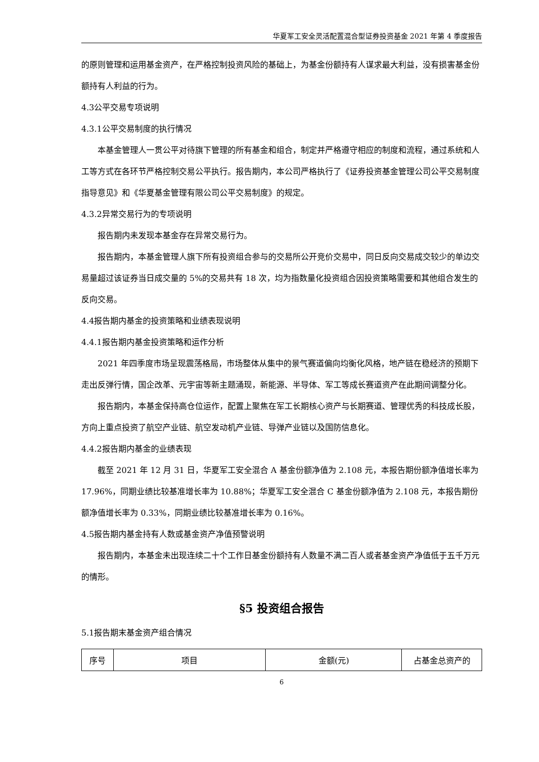华夏军工安全灵活配置混合型证券投资基金 2021 年第 4 季度报告
的原则管理和运用基金资产，在严格控制投资风险的基础上，为基金份额持有人谋求最大利益，没有损害基金份额持有人利益的行为。
4.3公平交易专项说明
4.3.1公平交易制度的执行情况
本基金管理人一贯公平对待旗下管理的所有基金和组合，制定并严格遵守相应的制度和流程，通过系统和人工等方式在各环节严格控制交易公平执行。报告期内，本公司严格执行了《证券投资基金管理公司公平交易制度指导意见》和《华夏基金管理有限公司公平交易制度》的规定。
4.3.2异常交易行为的专项说明
报告期内未发现本基金存在异常交易行为。
报告期内，本基金管理人旗下所有投资组合参与的交易所公开竞价交易中，同日反向交易成交较少的单边交易量超过该证券当日成交量的 5%的交易共有 18 次，均为指数量化投资组合因投资策略需要和其他组合发生的反向交易。
4.4报告期内基金的投资策略和业绩表现说明
4.4.1报告期内基金投资策略和运作分析
2021 年四季度市场呈现震荡格局，市场整体从集中的景气赛道偏向均衡化风格，地产链在稳经济的预期下走出反弹行情，国企改革、元宇宙等新主题涌现，新能源、半导体、军工等成长赛道资产在此期间调整分化。
报告期内，本基金保持高仓位运作，配置上聚焦在军工长期核心资产与长期赛道、管理优秀的科技成长股，方向上重点投资了航空产业链、航空发动机产业链、导弹产业链以及国防信息化。
4.4.2报告期内基金的业绩表现
截至 2021 年 12 月 31 日，华夏军工安全混合 A 基金份额净值为 2.108 元，本报告期份额净值增长率为 17.96%，同期业绩比较基准增长率为 10.88%；华夏军工安全混合 C 基金份额净值为 2.108 元，本报告期份额净值增长率为 0.33%，同期业绩比较基准增长率为 0.16%。
4.5报告期内基金持有人数或基金资产净值预警说明
报告期内，本基金未出现连续二十个工作日基金份额持有人数量不满二百人或者基金资产净值低于五千万元的情形。
§5 投资组合报告
5.1报告期末基金资产组合情况
| 序号 | 项目 | 金额(元) | 占基金总资产的 |
| --- | --- | --- | --- |
6